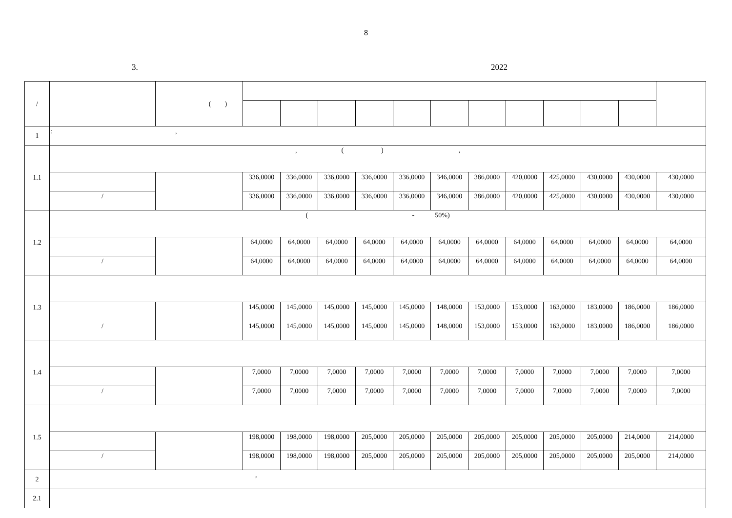8
3. 2022
| / | | | ( ) | | | | | | | | | | | | |
| 1 | : , | | | | | | | | | | | | | | |
| 1.1 | , ( ) , | | | | | | | | | | | | | | |
| | | | | 336,0000 | 336,0000 | 336,0000 | 336,0000 | 336,0000 | 346,0000 | 386,0000 | 420,0000 | 425,0000 | 430,0000 | 430,0000 | 430,0000 |
| | / | | | 336,0000 | 336,0000 | 336,0000 | 336,0000 | 336,0000 | 346,0000 | 386,0000 | 420,0000 | 425,0000 | 430,0000 | 430,0000 | 430,0000 |
| 1.2 | ( - 50%) | | | | | | | | | | | | | | |
| | | | | 64,0000 | 64,0000 | 64,0000 | 64,0000 | 64,0000 | 64,0000 | 64,0000 | 64,0000 | 64,0000 | 64,0000 | 64,0000 | 64,0000 |
| | / | | | 64,0000 | 64,0000 | 64,0000 | 64,0000 | 64,0000 | 64,0000 | 64,0000 | 64,0000 | 64,0000 | 64,0000 | 64,0000 | 64,0000 |
| 1.3 | | | | | | | | | | | | | | | |
| | | | | 145,0000 | 145,0000 | 145,0000 | 145,0000 | 145,0000 | 148,0000 | 153,0000 | 153,0000 | 163,0000 | 183,0000 | 186,0000 | 186,0000 |
| | / | | | 145,0000 | 145,0000 | 145,0000 | 145,0000 | 145,0000 | 148,0000 | 153,0000 | 153,0000 | 163,0000 | 183,0000 | 186,0000 | 186,0000 |
| 1.4 | | | | | | | | | | | | | | | |
| | | | | 7,0000 | 7,0000 | 7,0000 | 7,0000 | 7,0000 | 7,0000 | 7,0000 | 7,0000 | 7,0000 | 7,0000 | 7,0000 | 7,0000 |
| | / | | | 7,0000 | 7,0000 | 7,0000 | 7,0000 | 7,0000 | 7,0000 | 7,0000 | 7,0000 | 7,0000 | 7,0000 | 7,0000 | 7,0000 |
| 1.5 | | | | | | | | | | | | | | | |
| | | | | 198,0000 | 198,0000 | 198,0000 | 205,0000 | 205,0000 | 205,0000 | 205,0000 | 205,0000 | 205,0000 | 205,0000 | 214,0000 | 214,0000 |
| | / | | | 198,0000 | 198,0000 | 198,0000 | 205,0000 | 205,0000 | 205,0000 | 205,0000 | 205,0000 | 205,0000 | 205,0000 | 205,0000 | 214,0000 |
| 2 | , | | | | | | | | | | | | | | |
| 2.1 | | | | | | | | | | | | | | | |